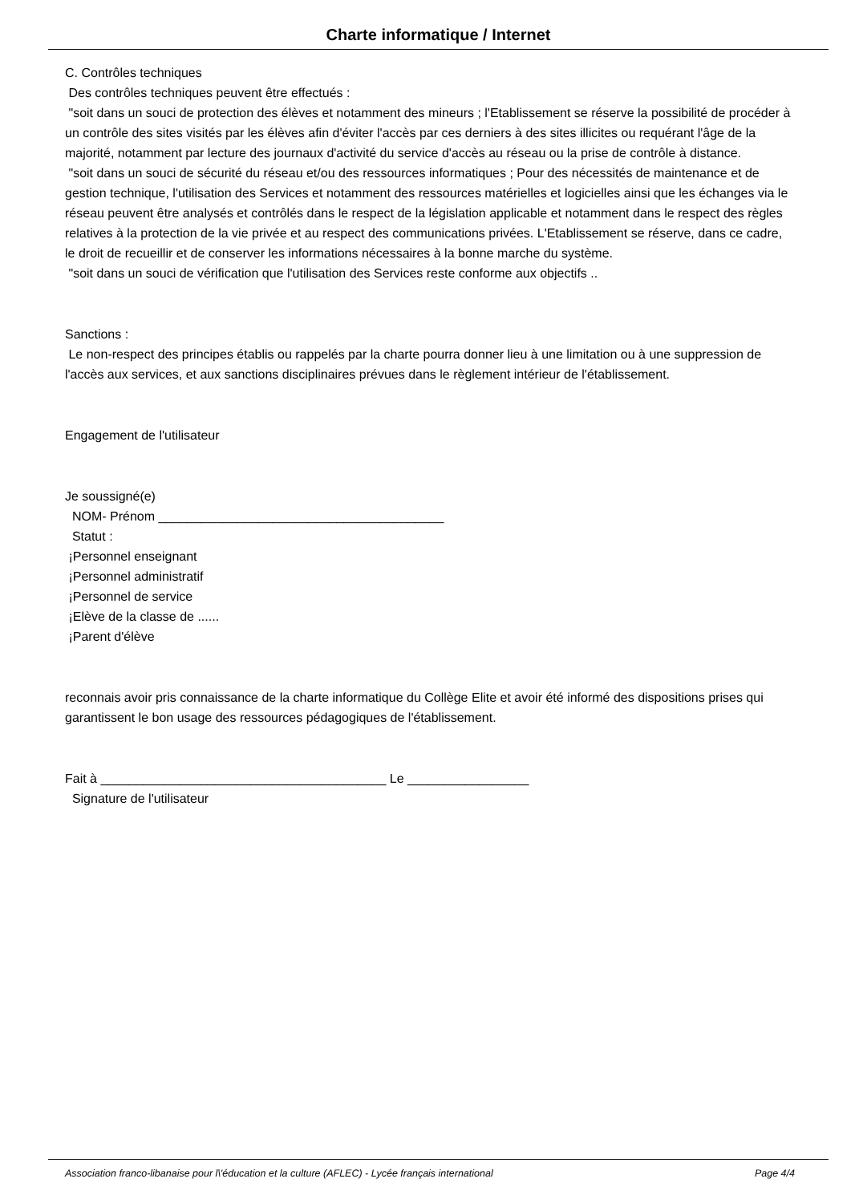Charte informatique / Internet
C. Contrôles techniques
Des contrôles techniques peuvent être effectués :
"soit dans un souci de protection des élèves et notamment des mineurs ; l'Etablissement se réserve la possibilité de procéder à un contrôle des sites visités par les élèves afin d'éviter l'accès par ces derniers à des sites illicites ou requérant l'âge de la majorité, notamment par lecture des journaux d'activité du service d'accès au réseau ou la prise de contrôle à distance.
"soit dans un souci de sécurité du réseau et/ou des ressources informatiques ; Pour des nécessités de maintenance et de gestion technique, l'utilisation des Services et notamment des ressources matérielles et logicielles ainsi que les échanges via le réseau peuvent être analysés et contrôlés dans le respect de la législation applicable et notamment dans le respect des règles relatives à la protection de la vie privée et au respect des communications privées. L'Etablissement se réserve, dans ce cadre, le droit de recueillir et de conserver les informations nécessaires à la bonne marche du système.
"soit dans un souci de vérification que l'utilisation des Services reste conforme aux objectifs ..
Sanctions :
Le non-respect des principes établis ou rappelés par la charte pourra donner lieu à une limitation ou à une suppression de l'accès aux services, et aux sanctions disciplinaires prévues dans le règlement intérieur de l'établissement.
Engagement de l'utilisateur
Je soussigné(e)
NOM- Prénom ________________________________________
Statut :
¡Personnel enseignant
¡Personnel administratif
¡Personnel de service
¡Elève de la classe de ......
¡Parent d'élève
reconnais avoir pris connaissance de la charte informatique du Collège Elite et avoir été informé des dispositions prises qui garantissent le bon usage des ressources pédagogiques de l'établissement.
Fait à ________________________________________ Le _________________
Signature de l'utilisateur
Association franco-libanaise pour l\'éducation et la culture (AFLEC) - Lycée français international Page 4/4